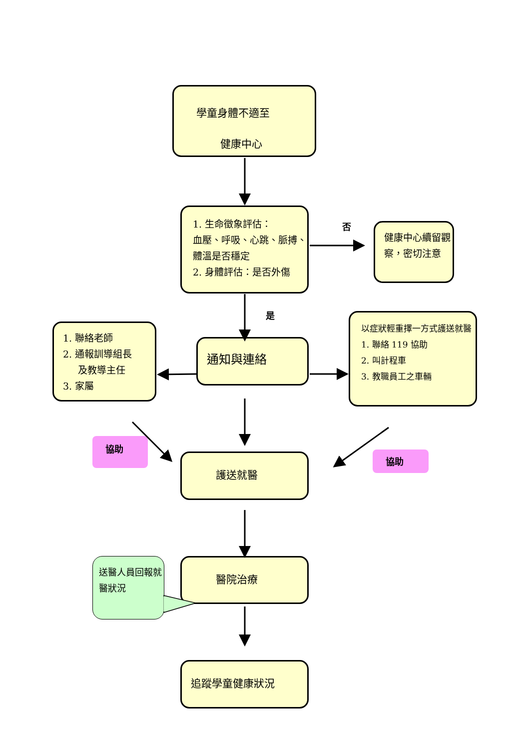學童身體不適至
健康中心
1. 生命徵象評估：
血壓、呼吸、心跳、脈搏、體溫是否穩定
2. 身體評估：是否外傷
否
健康中心續留觀察，密切注意
是
1. 聯絡老師
2. 通報訓導組長
及教導主任
3. 家屬
通知與連絡
以症狀輕重擇一方式護送就醫
1. 聯絡 119 協助
2. 叫計程車
3. 教職員工之車輛
協助
護送就醫
協助
送醫人員回報就醫狀況
醫院治療
追蹤學童健康狀況